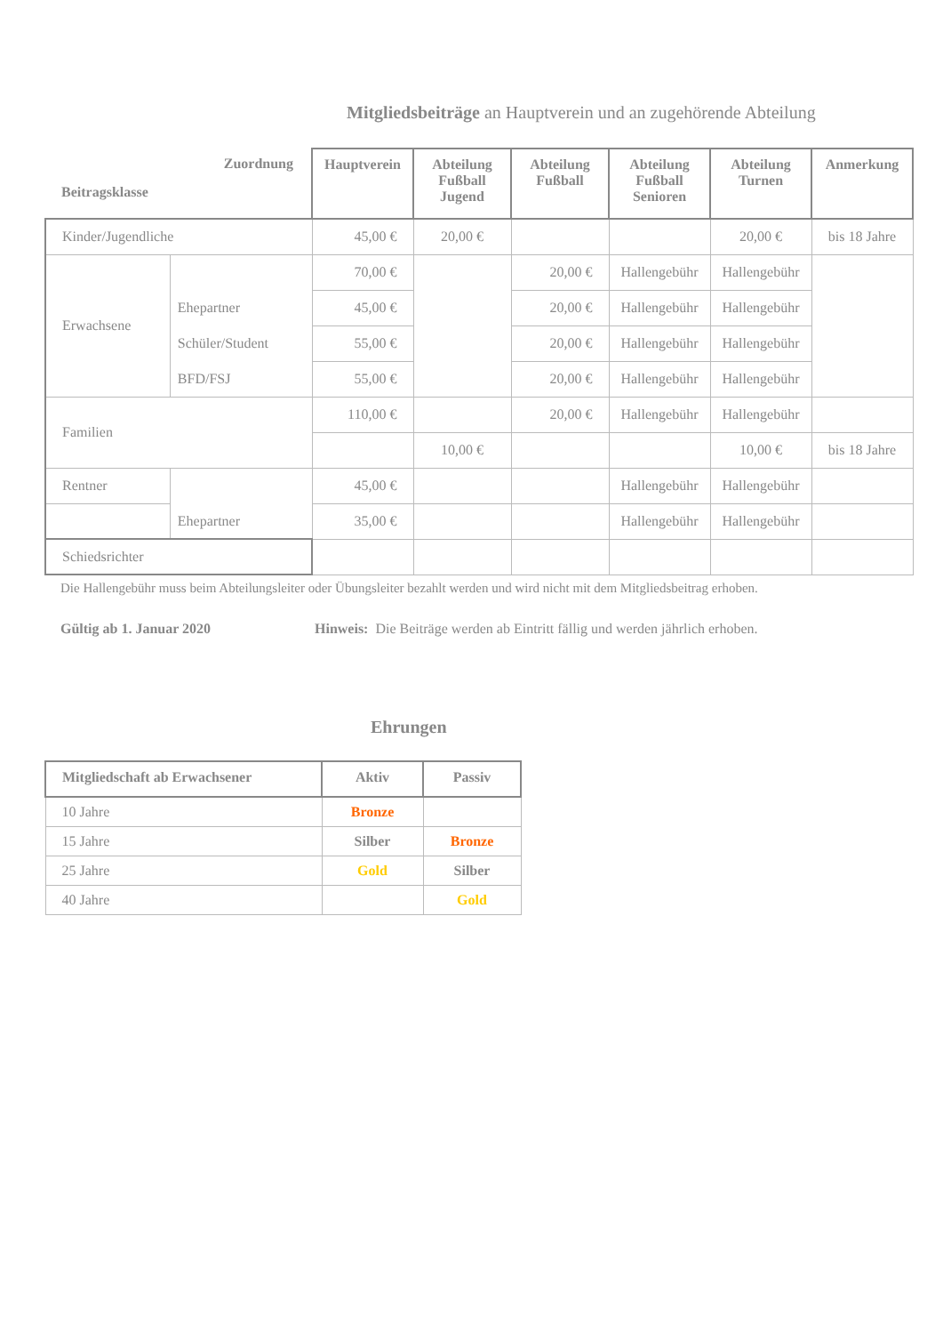Mitgliedsbeiträge an Hauptverein und an zugehörende Abteilung
| Zuordnung Beitragsklasse | | Hauptverein | Abteilung Fußball Jugend | Abteilung Fußball | Abteilung Fußball Senioren | Abteilung Turnen | Anmerkung |
| --- | --- | --- | --- | --- | --- | --- | --- |
| Kinder/Jugendliche | | 45,00 € | 20,00 € | | | 20,00 € | bis 18 Jahre |
| Erwachsene | | 70,00 € | | 20,00 € | Hallengebühr | Hallengebühr | |
| | Ehepartner | 45,00 € | | 20,00 € | Hallengebühr | Hallengebühr | |
| | Schüler/Student | 55,00 € | | 20,00 € | Hallengebühr | Hallengebühr | |
| | BFD/FSJ | 55,00 € | | 20,00 € | Hallengebühr | Hallengebühr | |
| Familien | | 110,00 € | | 20,00 € | Hallengebühr | Hallengebühr | |
| | | | 10,00 € | | | 10,00 € | bis 18 Jahre |
| Rentner | | 45,00 € | | | Hallengebühr | Hallengebühr | |
| | Ehepartner | 35,00 € | | | Hallengebühr | Hallengebühr | |
| Schiedsrichter | | | | | | | |
Die Hallengebühr muss beim Abteilungsleiter oder Übungsleiter bezahlt werden und wird nicht mit dem Mitgliedsbeitrag erhoben.
Gültig ab 1. Januar 2020 Hinweis: Die Beiträge werden ab Eintritt fällig und werden jährlich erhoben.
Ehrungen
| Mitgliedschaft ab Erwachsener | Aktiv | Passiv |
| --- | --- | --- |
| 10 Jahre | Bronze | |
| 15 Jahre | Silber | Bronze |
| 25 Jahre | Gold | Silber |
| 40 Jahre | | Gold |